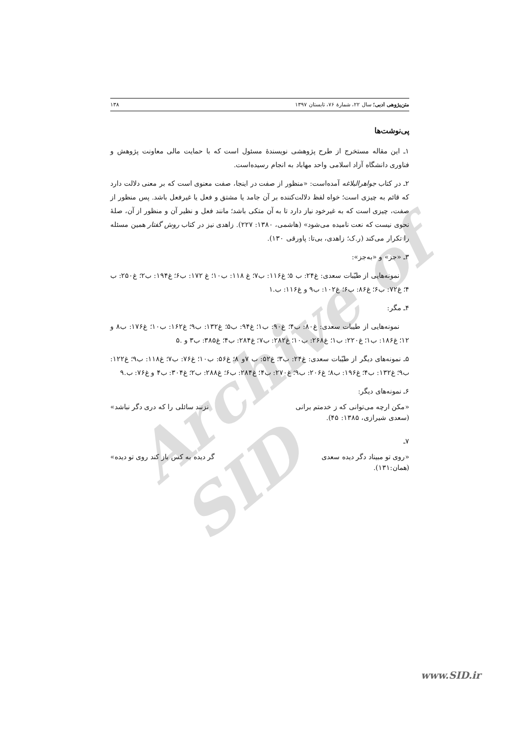Archive of SID
متن‌پژوهی ادبی؛ سال ۲۲، شمارهٔ ۷۶، تابستان ۱۳۹۷ ۱۳۸
پی‌نوشت‌ها
۱ـ این مقاله مستخرج از طرح پژوهشی نویسندهٔ مسئول است که با حمایت مالی معاونت پژوهش و فناوری دانشگاه آزاد اسلامی واحد مهاباد به انجام رسیده‌است.
۲ـ در کتاب جواهرالبلاغه آمده‌است: «منظور از صفت در اینجا، صفت معنوی است که بر معنی دلالت دارد که قائم به چیزی است؛ خواه لفظ دلالت‌کننده بر آن جامد یا مشتق و فعل یا غیرفعل باشد. پس منظور از صفت، چیزی است که به غیرخود نیاز دارد تا به آن متکی باشد؛ مانند فعل و نظیر آن و منظور از آن، صلهٔ نحوی نیست که نعت نامیده می‌شود» (هاشمی، ۱۳۸۰: ۲۲۷). زاهدی نیز در کتاب روش گفتار همین مسئله را تکرار می‌کند (ر.ک؛ زاهدی، بی‌تا: پاورقی ۱۳۰).
۳ـ «جز» و «به‌جز»:
نمونه‌هایی از طیّبات سعدی: غ۲۴: ب ۵؛ غ۱۱۶: ب۷؛ غ ۱۱۸: ب۱۰؛ غ ۱۷۲: ب۶؛ غ۱۹۴: ب۲؛ غ۲۵۰: ب ۴؛ غ۷۲: ب۶؛ غ۸۶: ب۶؛ غ۱۰۲: ب۹ و غ۱۱۶: ب.۱
۴ـ مگر:
نمونه‌هایی از طیبات سعدی: غ۸۰: ب۴؛ غ۹۰: ب۱؛ غ۹۴: ب۵؛ غ۱۳۲: ب۹؛ غ۱۶۲: ب۱۰؛ غ۱۷۶: ب۸ و ۱۲؛ غ۱۸۶: ب۱؛ غ۲۲۰: ب۱؛ غ۲۶۸: ب۱۰؛ غ۲۸۲: ب۷؛ غ۲۸۴: ب۴؛ غ۳۸۵: ب۳ و .۵
۵ـ نمونه‌های دیگر از طیّبات سعدی: غ۲۴: ب۳؛ غ۵۲: ب ۷و ۸؛ غ۵۶: ب۱۰؛ غ۷۶: ب۷؛ غ۱۱۸: ب۹؛ غ۱۲۲: ب۹؛ غ۱۳۲: ب۴؛ غ۱۹۶: ب۸؛ غ۲۰۶: ب۹؛ غ۲۷۰: ب۴؛ غ۲۸۴: ب۶؛ غ۲۸۸: ب۲؛ غ۳۰۴: ب۴ و غ۷۶: ب.۹
۶ـ نمونه‌های دیگر:
«مکن ارچه می‌توانی که ز خدمتم برانی نزنند سائلی را که دری دگر نباشد»
(سعدی شیرازی، ۱۳۸۵: ۴۵).
۷ـ
«روی تو مبیناد دگر دیده سعدی گر دیده به کس باز کند روی تو دیده»
(همان:۱۳۱).
www.SID.ir